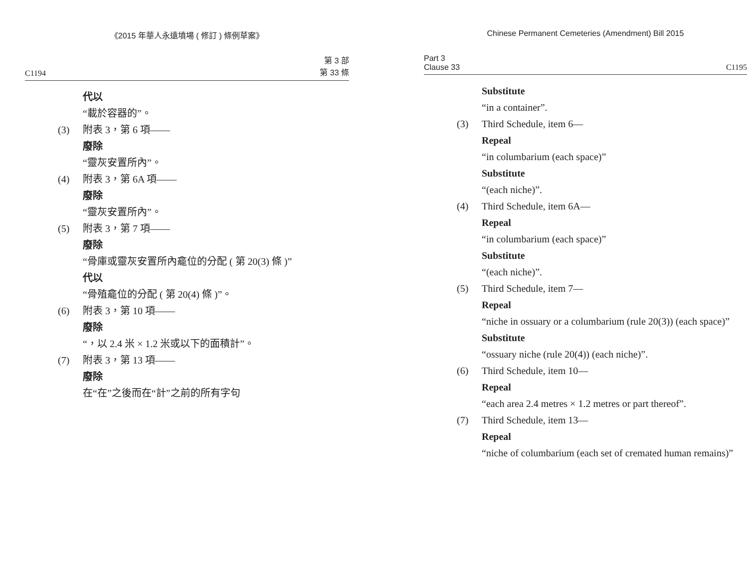《2015 年華人永遠墳場 ( 修訂 ) 條例草案》
C1194 第 3 部
第 33 條
代以
“載於容器的”。
(3) 附表 3，第 6 項——
廢除
“靈灰安置所內”。
(4) 附表 3，第 6A 項——
廢除
“靈灰安置所內”。
(5) 附表 3，第 7 項——
廢除
“骨庫或靈灰安置所內龕位的分配 ( 第 20(3) 條 )”
代以
“骨殖龕位的分配 ( 第 20(4) 條 )”。
(6) 附表 3，第 10 項——
廢除
“，以 2.4 米 × 1.2 米或以下的面積計”。
(7) 附表 3，第 13 項——
廢除
在“在”之後而在“計”之前的所有字句
Chinese Permanent Cemeteries (Amendment) Bill 2015
Part 3
Clause 33 C1195
Substitute
“in a container”.
(3) Third Schedule, item 6—
Repeal
“in columbarium (each space)”
Substitute
“(each niche)”.
(4) Third Schedule, item 6A—
Repeal
“in columbarium (each space)”
Substitute
“(each niche)”.
(5) Third Schedule, item 7—
Repeal
“niche in ossuary or a columbarium (rule 20(3)) (each space)”
Substitute
“ossuary niche (rule 20(4)) (each niche)”.
(6) Third Schedule, item 10—
Repeal
“each area 2.4 metres × 1.2 metres or part thereof”.
(7) Third Schedule, item 13—
Repeal
“niche of columbarium (each set of cremated human remains)”